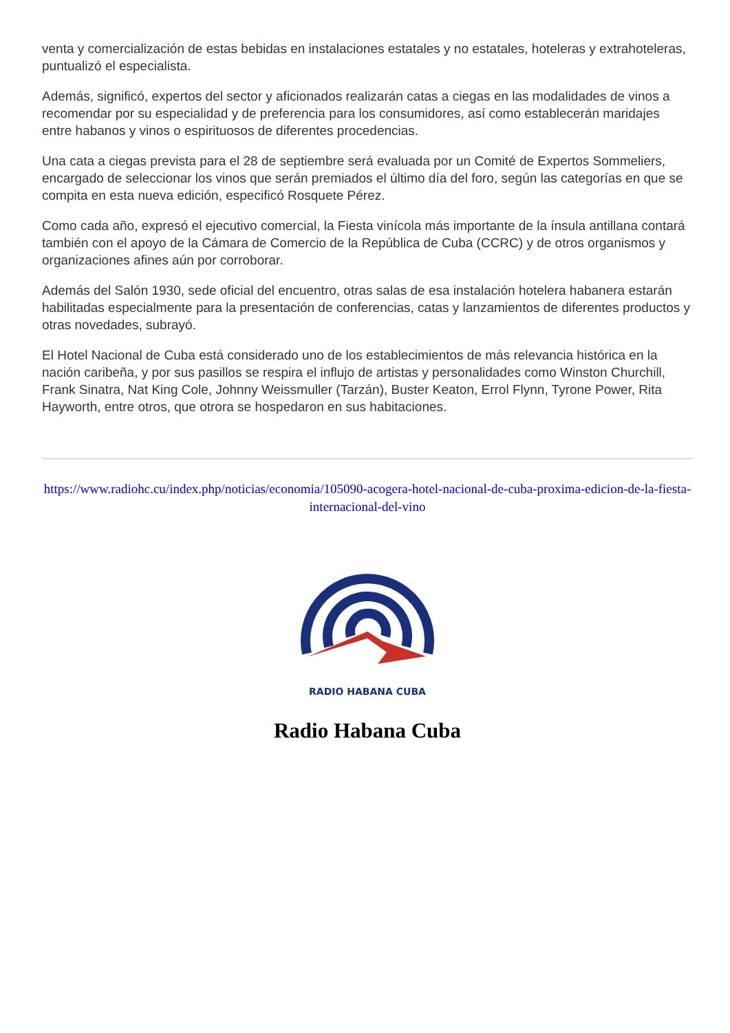venta y comercialización de estas bebidas en instalaciones estatales y no estatales, hoteleras y extrahoteleras, puntualizó el especialista.
Además, significó, expertos del sector y aficionados realizarán catas a ciegas en las modalidades de vinos a recomendar por su especialidad y de preferencia para los consumidores, así como establecerán maridajes entre habanos y vinos o espirituosos de diferentes procedencias.
Una cata a ciegas prevista para el 28 de septiembre será evaluada por un Comité de Expertos Sommeliers, encargado de seleccionar los vinos que serán premiados el último día del foro, según las categorías en que se compita en esta nueva edición, especificó Rosquete Pérez.
Como cada año, expresó el ejecutivo comercial, la Fiesta vinícola más importante de la ínsula antillana contará también con el apoyo de la Cámara de Comercio de la República de Cuba (CCRC) y de otros organismos y organizaciones afines aún por corroborar.
Además del Salón 1930, sede oficial del encuentro, otras salas de esa instalación hotelera habanera estarán habilitadas especialmente para la presentación de conferencias, catas y lanzamientos de diferentes productos y otras novedades, subrayó.
El Hotel Nacional de Cuba está considerado uno de los establecimientos de más relevancia histórica en la nación caribeña, y por sus pasillos se respira el influjo de artistas y personalidades como Winston Churchill, Frank Sinatra, Nat King Cole, Johnny Weissmuller (Tarzán), Buster Keaton, Errol Flynn, Tyrone Power, Rita Hayworth, entre otros, que otrora se hospedaron en sus habitaciones.
https://www.radiohc.cu/index.php/noticias/economia/105090-acogera-hotel-nacional-de-cuba-proxima-edicion-de-la-fiesta-internacional-del-vino
RADIO HABANA CUBA
Radio Habana Cuba